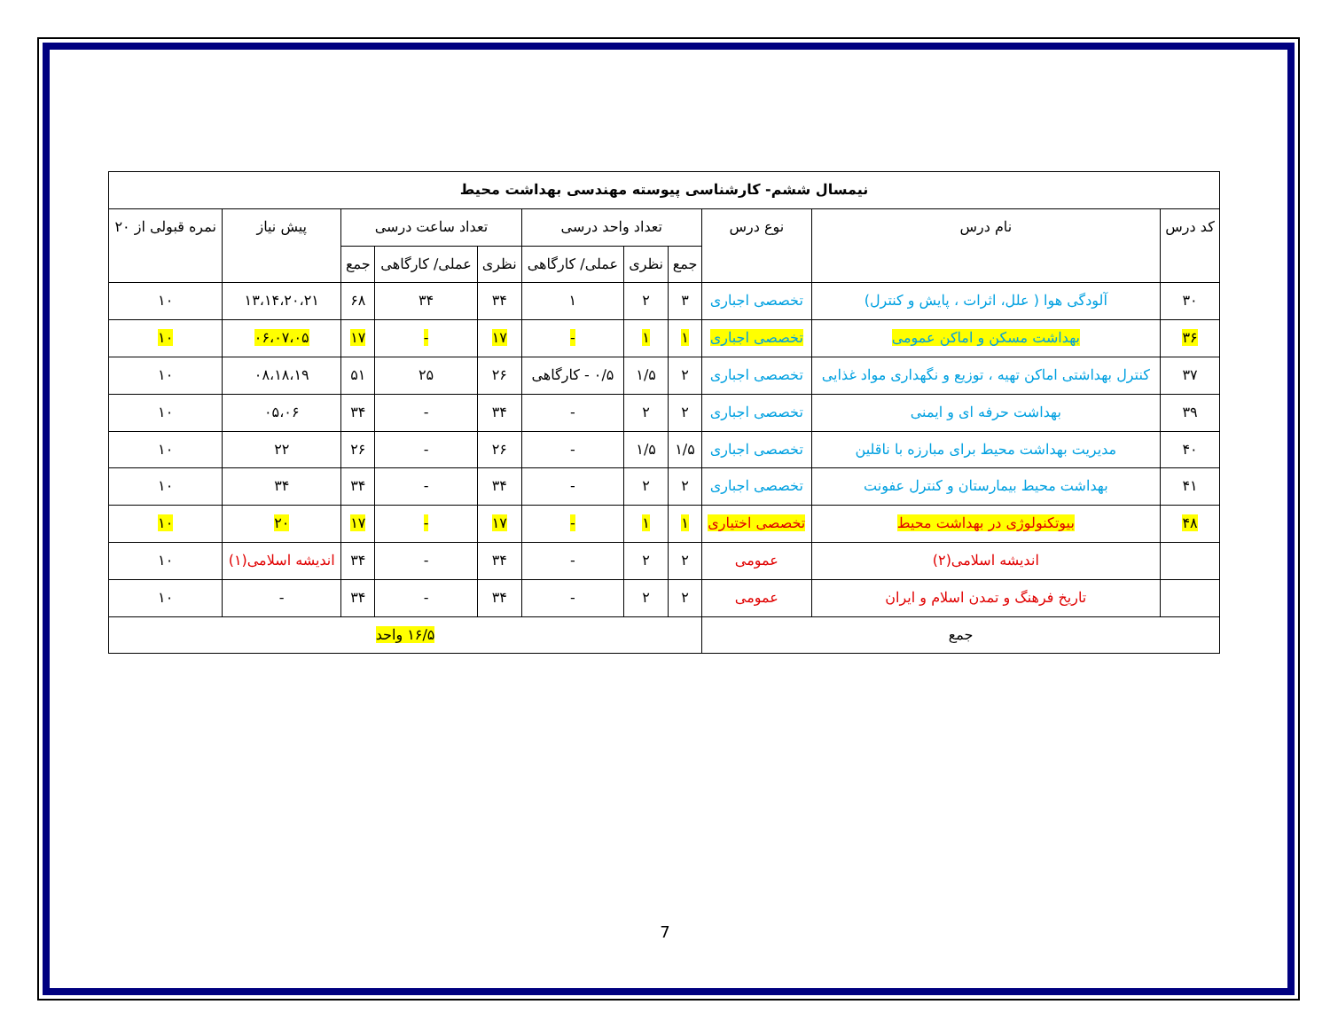| نیمسال ششم- کارشناسی پیوسته مهندسی بهداشت محیط | | | | | | | | | | |
| --- | --- | --- | --- | --- | --- | --- | --- | --- | --- | --- |
| کد درس | نام درس | نوع درس | تعداد واحد درسی | | | تعداد ساعت درسی | | | پیش نیاز | نمره قبولی از ۲۰ |
| | | | جمع | نظری | عملی/ کارگاهی | نظری | عملی/ کارگاهی | جمع | | |
| ۳۰ | آلودگی هوا ( علل، اثرات ، پایش و کنترل) | تخصصی اجباری | ۳ | ۲ | ۱ | ۳۴ | ۳۴ | ۶۸ | ۱۳،۱۴،۲۰،۲۱ | ۱۰ |
| ۳۶ | بهداشت مسکن و اماکن عمومی | تخصصی اجباری | ۱ | ۱ | - | ۱۷ | - | ۱۷ | ۰۶،۰۷،۰۵ | ۱۰ |
| ۳۷ | کنترل بهداشتی اماکن تهیه ، توزیع و نگهداری مواد غذایی | تخصصی اجباری | ۲ | ۱/۵ | ۰/۵ - کارگاهی | ۲۶ | ۲۵ | ۵۱ | ۰۸،۱۸،۱۹ | ۱۰ |
| ۳۹ | بهداشت حرفه ای و ایمنی | تخصصی اجباری | ۲ | ۲ | - | ۳۴ | - | ۳۴ | ۰۵،۰۶ | ۱۰ |
| ۴۰ | مدیریت بهداشت محیط برای مبارزه با ناقلین | تخصصی اجباری | ۱/۵ | ۱/۵ | - | ۲۶ | - | ۲۶ | ۲۲ | ۱۰ |
| ۴۱ | بهداشت محیط بیمارستان و کنترل عفونت | تخصصی اجباری | ۲ | ۲ | - | ۳۴ | - | ۳۴ | ۳۴ | ۱۰ |
| ۴۸ | بیوتکنولوژی در بهداشت محیط | تخصصی اختیاری | ۱ | ۱ | - | ۱۷ | - | ۱۷ | ۲۰ | ۱۰ |
| | اندیشه اسلامی(۲) | عمومی | ۲ | ۲ | - | ۳۴ | - | ۳۴ | اندیشه اسلامی(۱) | ۱۰ |
| | تاریخ فرهنگ و تمدن اسلام و ایران | عمومی | ۲ | ۲ | - | ۳۴ | - | ۳۴ | - | ۱۰ |
| جمع | | | ۱۶/۵ واحد | | | | | | | |
7